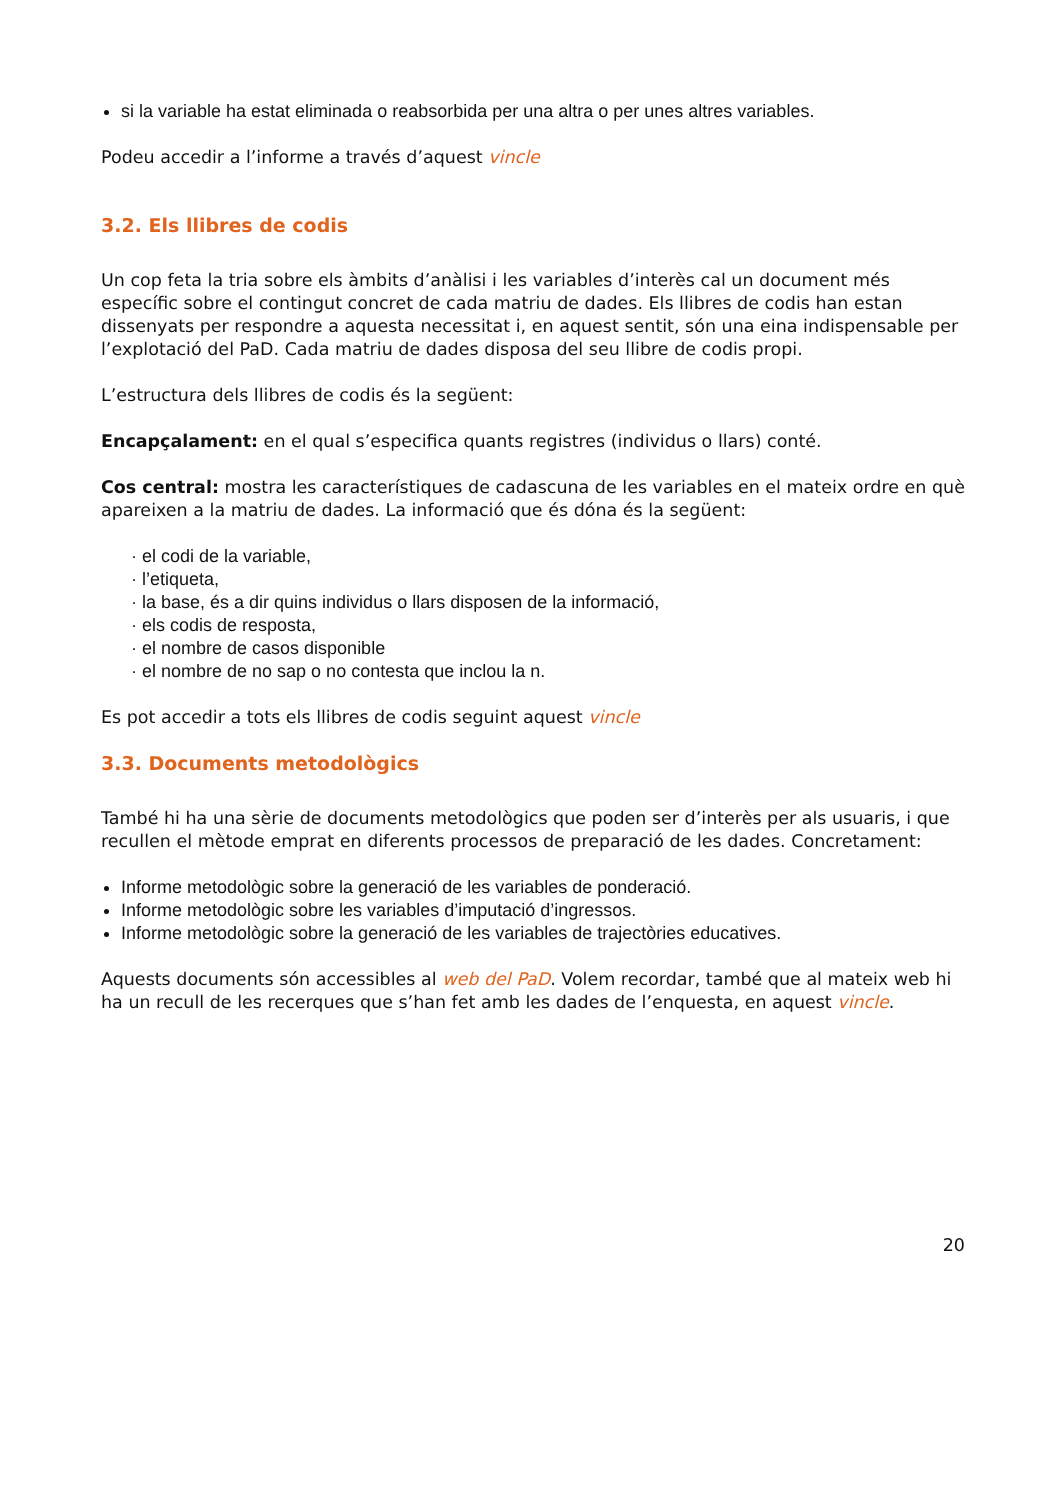si la variable ha estat eliminada o reabsorbida per una altra o per unes altres variables.
Podeu accedir a l’informe a través d’aquest vincle
3.2. Els llibres de codis
Un cop feta la tria sobre els àmbits d’anàlisi i les variables d’interès cal un document més específic sobre el contingut concret de cada matriu de dades. Els llibres de codis han estan dissenyats per respondre a aquesta necessitat i, en aquest sentit, són una eina indispensable per l’explotació del PaD. Cada matriu de dades disposa del seu llibre de codis propi.
L’estructura dels llibres de codis és la següent:
Encapçalament: en el qual s’especifica quants registres (individus o llars) conté.
Cos central: mostra les característiques de cadascuna de les variables en el mateix ordre en què apareixen a la matriu de dades. La informació que és dóna és la següent:
· el codi de la variable,
· l’etiqueta,
· la base, és a dir quins individus o llars disposen de la informació,
· els codis de resposta,
· el nombre de casos disponible
· el nombre de no sap o no contesta que inclou la n.
Es pot accedir a tots els llibres de codis seguint aquest vincle
3.3. Documents metodològics
També hi ha una sèrie de documents metodològics que poden ser d’interès per als usuaris, i que recullen el mètode emprat en diferents processos de preparació de les dades. Concretament:
Informe metodològic sobre la generació de les variables de ponderació.
Informe metodològic sobre les variables d’imputació d’ingressos.
Informe metodològic sobre la generació de les variables de trajectòries educatives.
Aquests documents són accessibles al web del PaD. Volem recordar, també que al mateix web hi ha un recull de les recerques que s’han fet amb les dades de l’enquesta, en aquest vincle.
20